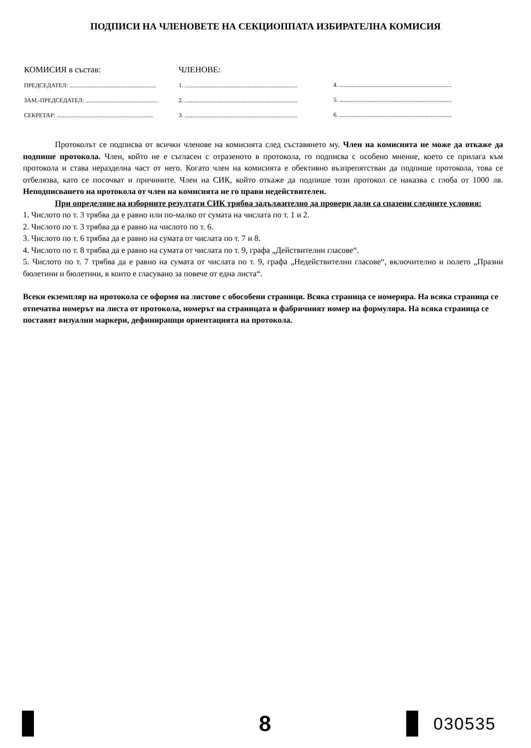ПОДПИСИ НА ЧЛЕНОВЕТЕ НА СЕКЦИОППАТА ИЗБИРАТЕЛНА КОМИСИЯ
КОМИСИЯ в състав:
ПРЕДСЕДАТЕЛ: ..........................................................
ЗАМ.-ПРЕДСЕДАТЕЛ: ................................................
СЕКРЕТАР: ................................................................
ЧЛЕНОВЕ:
1. ...........................................................................
2. ...........................................................................
3. ...........................................................................
4. ...........................................................................
5. ...........................................................................
6. ...........................................................................
Протоколът се подписва от всички членове на комисията след съставянето му. Член на комиснята не може да откаже да подпише протокола. Член, който не е съгласен с отразеното в протокола, го подписва с особено мнение, което се прилага към протокола и става неразделна част от него. Когато член на комисията е обективно възпрепятстван да подпише протокола, това се отбелязва, като се посочват и причините. Член на СИК, който откаже да подпише този протокол се наказва с глоба от 1000 лв. Неподписването на нротокола от член на комнсията не го прави недействителен.
При определяне иа изборните резултати СИК трябва задължително да провери дали са спазени следните условия:
1. Числото по т. 3 трябва да е равно или по-малко от сумата на числата по т. 1 и 2.
2. Числото по т. 3 трябва да е равно на числото по т. 6.
3. Числото по т. 6 трябва да е равно на сумата от числата по т. 7 и 8.
4. Числото по т. 8 трябва да е равно на сумата от числата по т. 9, графа „Действителни гласове“.
5. Числото по т. 7 трябва да е равно на сумата от числата по т. 9, графа „Недействителни гласове“, включително и полето „Празни бюлетини и бюлетини, в които е гласувано за повече от една листа“.
Всеки екземпляр на нротокола се оформя на листове с обособени страници. Всяка страница се номерира. На всяка страница се отпечатва номерът на листа от протокола, номерът на страиицата и фабричният иомер иа формуляра. На всяка страиица се поставят визуални маркери, дефинирашци ориентацията на протокола.
8 030535